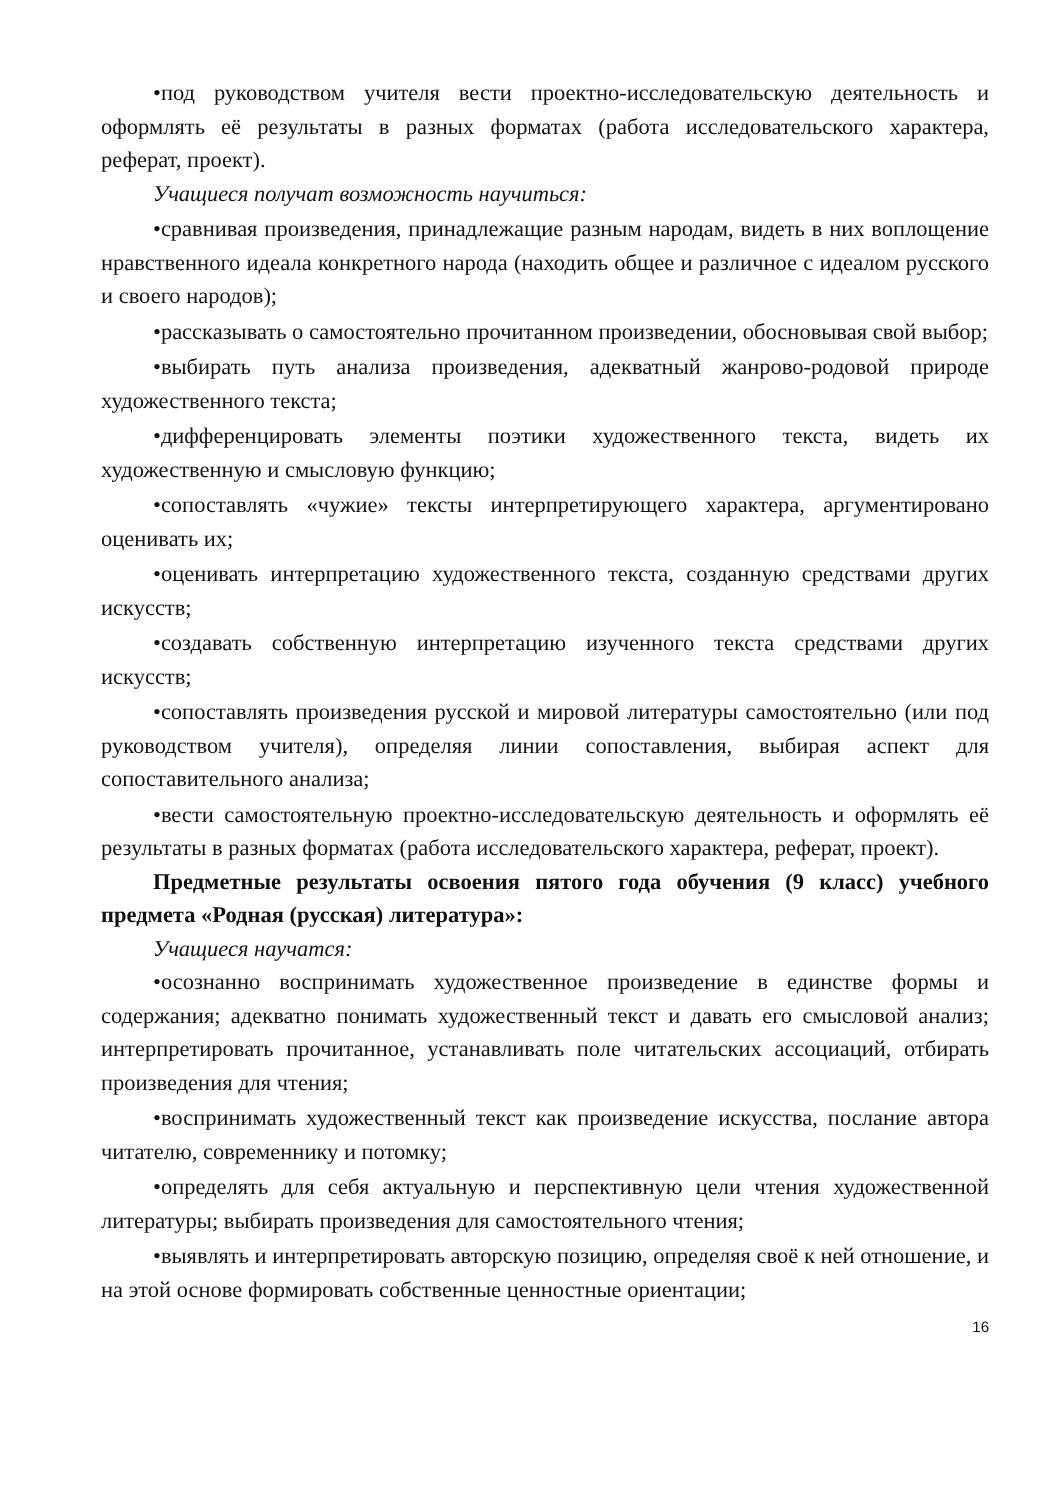•под руководством учителя вести проектно-исследовательскую деятельность и оформлять её результаты в разных форматах (работа исследовательского характера, реферат, проект).
Учащиеся получат возможность научиться:
•сравнивая произведения, принадлежащие разным народам, видеть в них воплощение нравственного идеала конкретного народа (находить общее и различное с идеалом русского и своего народов);
•рассказывать о самостоятельно прочитанном произведении, обосновывая свой выбор;
•выбирать путь анализа произведения, адекватный жанрово-родовой природе художественного текста;
•дифференцировать элементы поэтики художественного текста, видеть их художественную и смысловую функцию;
•сопоставлять «чужие» тексты интерпретирующего характера, аргументировано оценивать их;
•оценивать интерпретацию художественного текста, созданную средствами других искусств;
•создавать собственную интерпретацию изученного текста средствами других искусств;
•сопоставлять произведения русской и мировой литературы самостоятельно (или под руководством учителя), определяя линии сопоставления, выбирая аспект для сопоставительного анализа;
•вести самостоятельную проектно-исследовательскую деятельность и оформлять её результаты в разных форматах (работа исследовательского характера, реферат, проект).
Предметные результаты освоения пятого года обучения (9 класс) учебного предмета «Родная (русская) литература»:
Учащиеся научатся:
•осознанно воспринимать художественное произведение в единстве формы и содержания; адекватно понимать художественный текст и давать его смысловой анализ; интерпретировать прочитанное, устанавливать поле читательских ассоциаций, отбирать произведения для чтения;
•воспринимать художественный текст как произведение искусства, послание автора читателю, современнику и потомку;
•определять для себя актуальную и перспективную цели чтения художественной литературы; выбирать произведения для самостоятельного чтения;
•выявлять и интерпретировать авторскую позицию, определяя своё к ней отношение, и на этой основе формировать собственные ценностные ориентации;
16